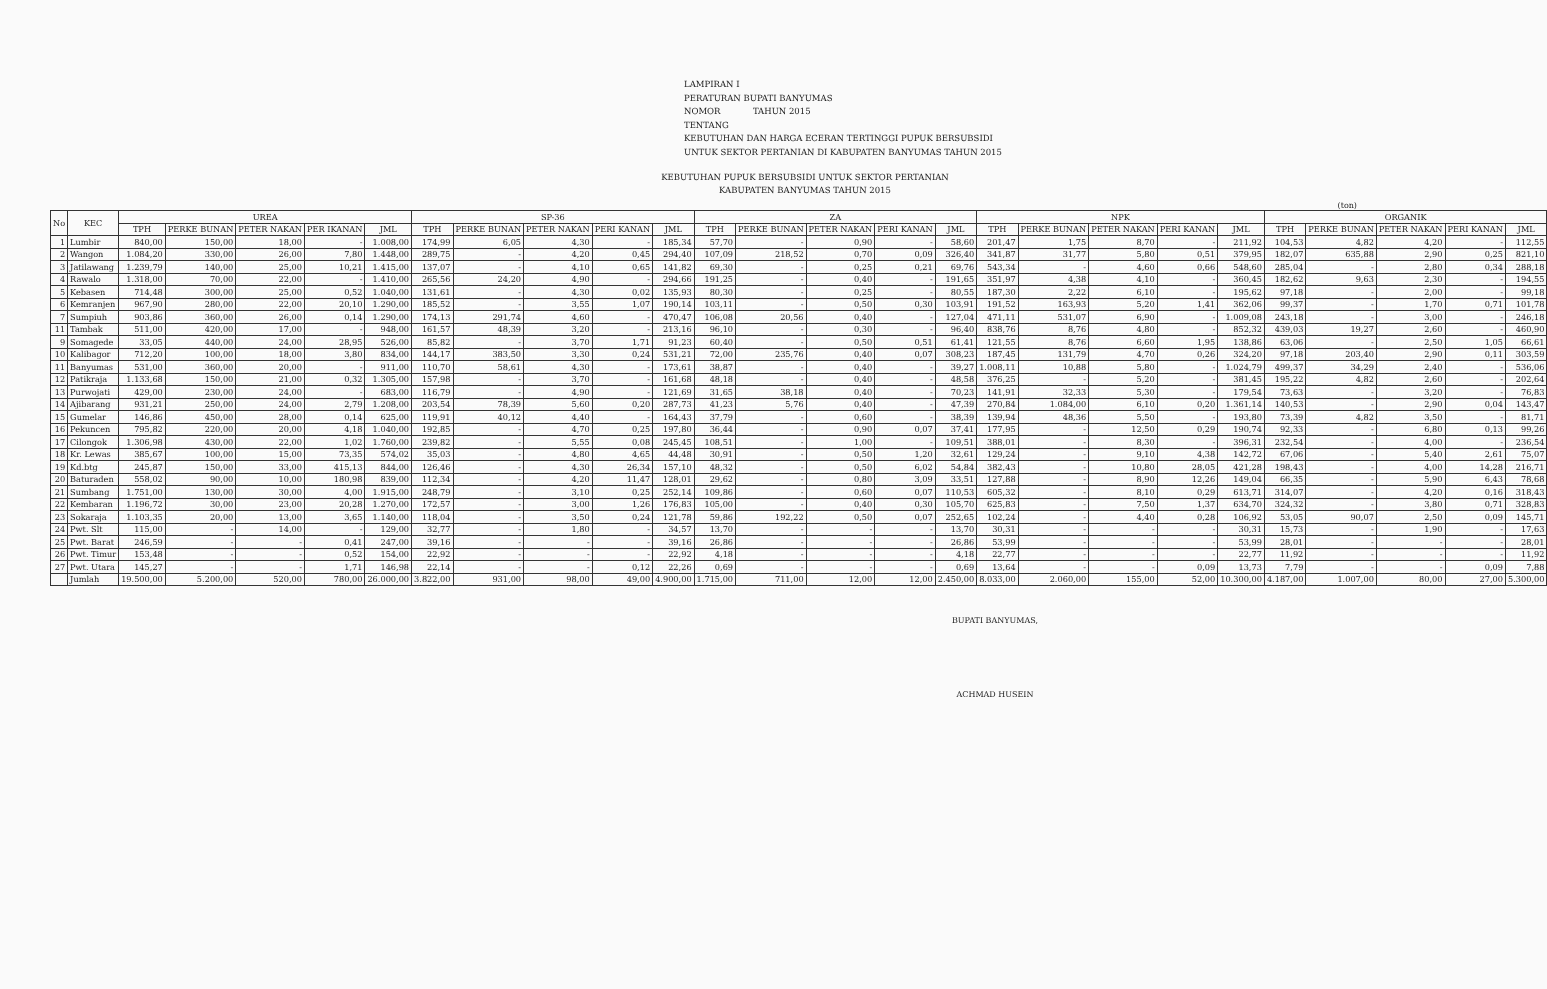LAMPIRAN I
PERATURAN BUPATI BANYUMAS
NOMOR TAHUN 2015
TENTANG
KEBUTUHAN DAN HARGA ECERAN TERTINGGI PUPUK BERSUBSIDI
UNTUK SEKTOR PERTANIAN DI KABUPATEN BANYUMAS TAHUN 2015
KEBUTUHAN PUPUK BERSUBSIDI UNTUK SEKTOR PERTANIAN
KABUPATEN BANYUMAS TAHUN 2015
(ton)
| No | KEC | UREA | | | | | SP-36 | | | | | ZA | | | | | NPK | | | | | ORGANIK | | | | |
| --- | --- | --- | --- | --- | --- | --- | --- | --- | --- | --- | --- | --- | --- | --- | --- | --- | --- | --- | --- | --- | --- | --- | --- | --- | --- | --- |
| | | TPH | PERKE BUNAN | PETER NAKAN | PER IKANAN | JML | TPH | PERKE BUNAN | PETER NAKAN | PERI KANAN | JML | TPH | PERKE BUNAN | PETER NAKAN | PERI KANAN | JML | TPH | PERKE BUNAN | PETER NAKAN | PERI KANAN | JML | TPH | PERKE BUNAN | PETER NAKAN | PERI KANAN | JML |
| 1 | Lumbir | 840,00 | 150,00 | 18,00 | - | 1.008,00 | 174,99 | 6,05 | 4,30 | - | 185,34 | 57,70 | - | 0,90 | - | 58,60 | 201,47 | 1,75 | 8,70 | - | 211,92 | 104,53 | 4,82 | 4,20 | - | 112,55 |
| 2 | Wangon | 1.084,20 | 330,00 | 26,00 | 7,80 | 1.448,00 | 289,75 | - | 4,20 | 0,45 | 294,40 | 107,09 | 218,52 | 0,70 | 0,09 | 326,40 | 341,87 | 31,77 | 5,80 | 0,51 | 379,95 | 182,07 | 635,88 | 2,90 | 0,25 | 821,10 |
| 3 | Jatilawang | 1.239,79 | 140,00 | 25,00 | 10,21 | 1.415,00 | 137,07 | - | 4,10 | 0,65 | 141,82 | 69,30 | - | 0,25 | 0,21 | 69,76 | 543,34 | - | 4,60 | 0,66 | 548,60 | 285,04 | - | 2,80 | 0,34 | 288,18 |
| 4 | Rawalo | 1.318,00 | 70,00 | 22,00 | - | 1.410,00 | 265,56 | 24,20 | 4,90 | - | 294,66 | 191,25 | - | 0,40 | - | 191,65 | 351,97 | 4,38 | 4,10 | - | 360,45 | 182,62 | 9,63 | 2,30 | - | 194,55 |
| 5 | Kebasen | 714,48 | 300,00 | 25,00 | 0,52 | 1.040,00 | 131,61 | - | 4,30 | 0,02 | 135,93 | 80,30 | - | 0,25 | - | 80,55 | 187,30 | 2,22 | 6,10 | - | 195,62 | 97,18 | - | 2,00 | - | 99,18 |
| 6 | Kemranjen | 967,90 | 280,00 | 22,00 | 20,10 | 1.290,00 | 185,52 | - | 3,55 | 1,07 | 190,14 | 103,11 | - | 0,50 | 0,30 | 103,91 | 191,52 | 163,93 | 5,20 | 1,41 | 362,06 | 99,37 | - | 1,70 | 0,71 | 101,78 |
| 7 | Sumpiuh | 903,86 | 360,00 | 26,00 | 0,14 | 1.290,00 | 174,13 | 291,74 | 4,60 | - | 470,47 | 106,08 | 20,56 | 0,40 | - | 127,04 | 471,11 | 531,07 | 6,90 | - | 1.009,08 | 243,18 | - | 3,00 | - | 246,18 |
| 11 | Tambak | 511,00 | 420,00 | 17,00 | - | 948,00 | 161,57 | 48,39 | 3,20 | - | 213,16 | 96,10 | - | 0,30 | - | 96,40 | 838,76 | 8,76 | 4,80 | - | 852,32 | 439,03 | 19,27 | 2,60 | - | 460,90 |
| 9 | Somagede | 33,05 | 440,00 | 24,00 | 28,95 | 526,00 | 85,82 | - | 3,70 | 1,71 | 91,23 | 60,40 | - | 0,50 | 0,51 | 61,41 | 121,55 | 8,76 | 6,60 | 1,95 | 138,86 | 63,06 | - | 2,50 | 1,05 | 66,61 |
| 10 | Kalibagor | 712,20 | 100,00 | 18,00 | 3,80 | 834,00 | 144,17 | 383,50 | 3,30 | 0,24 | 531,21 | 72,00 | 235,76 | 0,40 | 0,07 | 308,23 | 187,45 | 131,79 | 4,70 | 0,26 | 324,20 | 97,18 | 203,40 | 2,90 | 0,11 | 303,59 |
| 11 | Banyumas | 531,00 | 360,00 | 20,00 | - | 911,00 | 110,70 | 58,61 | 4,30 | - | 173,61 | 38,87 | - | 0,40 | - | 39,27 | 1.008,11 | 10,88 | 5,80 | - | 1.024,79 | 499,37 | 34,29 | 2,40 | - | 536,06 |
| 12 | Patikraja | 1.133,68 | 150,00 | 21,00 | 0,32 | 1.305,00 | 157,98 | - | 3,70 | - | 161,68 | 48,18 | - | 0,40 | - | 48,58 | 376,25 | - | 5,20 | - | 381,45 | 195,22 | 4,82 | 2,60 | - | 202,64 |
| 13 | Purwojati | 429,00 | 230,00 | 24,00 | - | 683,00 | 116,79 | - | 4,90 | - | 121,69 | 31,65 | 38,18 | 0,40 | - | 70,23 | 141,91 | 32,33 | 5,30 | - | 179,54 | 73,63 | - | 3,20 | - | 76,83 |
| 14 | Ajibarang | 931,21 | 250,00 | 24,00 | 2,79 | 1.208,00 | 203,54 | 78,39 | 5,60 | 0,20 | 287,73 | 41,23 | 5,76 | 0,40 | - | 47,39 | 270,84 | 1.084,00 | 6,10 | 0,20 | 1.361,14 | 140,53 | - | 2,90 | 0,04 | 143,47 |
| 15 | Gumelar | 146,86 | 450,00 | 28,00 | 0,14 | 625,00 | 119,91 | 40,12 | 4,40 | - | 164,43 | 37,79 | - | 0,60 | - | 38,39 | 139,94 | 48,36 | 5,50 | - | 193,80 | 73,39 | 4,82 | 3,50 | - | 81,71 |
| 16 | Pekuncen | 795,82 | 220,00 | 20,00 | 4,18 | 1.040,00 | 192,85 | - | 4,70 | 0,25 | 197,80 | 36,44 | - | 0,90 | 0,07 | 37,41 | 177,95 | - | 12,50 | 0,29 | 190,74 | 92,33 | - | 6,80 | 0,13 | 99,26 |
| 17 | Cilongok | 1.306,98 | 430,00 | 22,00 | 1,02 | 1.760,00 | 239,82 | - | 5,55 | 0,08 | 245,45 | 108,51 | - | 1,00 | - | 109,51 | 388,01 | - | 8,30 | - | 396,31 | 232,54 | - | 4,00 | - | 236,54 |
| 18 | Kr. Lewas | 385,67 | 100,00 | 15,00 | 73,35 | 574,02 | 35,03 | - | 4,80 | 4,65 | 44,48 | 30,91 | - | 0,50 | 1,20 | 32,61 | 129,24 | - | 9,10 | 4,38 | 142,72 | 67,06 | - | 5,40 | 2,61 | 75,07 |
| 19 | Kd.btg | 245,87 | 150,00 | 33,00 | 415,13 | 844,00 | 126,46 | - | 4,30 | 26,34 | 157,10 | 48,32 | - | 0,50 | 6,02 | 54,84 | 382,43 | - | 10,80 | 28,05 | 421,28 | 198,43 | - | 4,00 | 14,28 | 216,71 |
| 20 | Baturaden | 558,02 | 90,00 | 10,00 | 180,98 | 839,00 | 112,34 | - | 4,20 | 11,47 | 128,01 | 29,62 | - | 0,80 | 3,09 | 33,51 | 127,88 | - | 8,90 | 12,26 | 149,04 | 66,35 | - | 5,90 | 6,43 | 78,68 |
| 21 | Sumbang | 1.751,00 | 130,00 | 30,00 | 4,00 | 1.915,00 | 248,79 | - | 3,10 | 0,25 | 252,14 | 109,86 | - | 0,60 | 0,07 | 110,53 | 605,32 | - | 8,10 | 0,29 | 613,71 | 314,07 | - | 4,20 | 0,16 | 318,43 |
| 22 | Kembaran | 1.196,72 | 30,00 | 23,00 | 20,28 | 1.270,00 | 172,57 | - | 3,00 | 1,26 | 176,83 | 105,00 | - | 0,40 | 0,30 | 105,70 | 625,83 | - | 7,50 | 1,37 | 634,70 | 324,32 | - | 3,80 | 0,71 | 328,83 |
| 23 | Sokaraja | 1.103,35 | 20,00 | 13,00 | 3,65 | 1.140,00 | 118,04 | - | 3,50 | 0,24 | 121,78 | 59,86 | 192,22 | 0,50 | 0,07 | 252,65 | 102,24 | - | 4,40 | 0,28 | 106,92 | 53,05 | 90,07 | 2,50 | 0,09 | 145,71 |
| 24 | Pwt. Slt | 115,00 | - | 14,00 | - | 129,00 | 32,77 | - | 1,80 | - | 34,57 | 13,70 | - | - | - | 13,70 | 30,31 | - | - | - | 30,31 | 15,73 | - | 1,90 | - | 17,63 |
| 25 | Pwt. Barat | 246,59 | - | - | 0,41 | 247,00 | 39,16 | - | - | - | 39,16 | 26,86 | - | - | - | 26,86 | 53,99 | - | - | - | 53,99 | 28,01 | - | - | - | 28,01 |
| 26 | Pwt. Timur | 153,48 | - | - | 0,52 | 154,00 | 22,92 | - | - | - | 22,92 | 4,18 | - | - | - | 4,18 | 22,77 | - | - | - | 22,77 | 11,92 | - | - | - | 11,92 |
| 27 | Pwt. Utara | 145,27 | - | - | 1,71 | 146,98 | 22,14 | - | - | 0,12 | 22,26 | 0,69 | - | - | - | 0,69 | 13,64 | - | - | 0,09 | 13,73 | 7,79 | - | - | 0,09 | 7,88 |
| | Jumlah | 19.500,00 | 5.200,00 | 520,00 | 780,00 | 26.000,00 | 3.822,00 | 931,00 | 98,00 | 49,00 | 4.900,00 | 1.715,00 | 711,00 | 12,00 | 12,00 | 2.450,00 | 8.033,00 | 2.060,00 | 155,00 | 52,00 | 10.300,00 | 4.187,00 | 1.007,00 | 80,00 | 27,00 | 5.300,00 |
BUPATI BANYUMAS,
ACHMAD HUSEIN